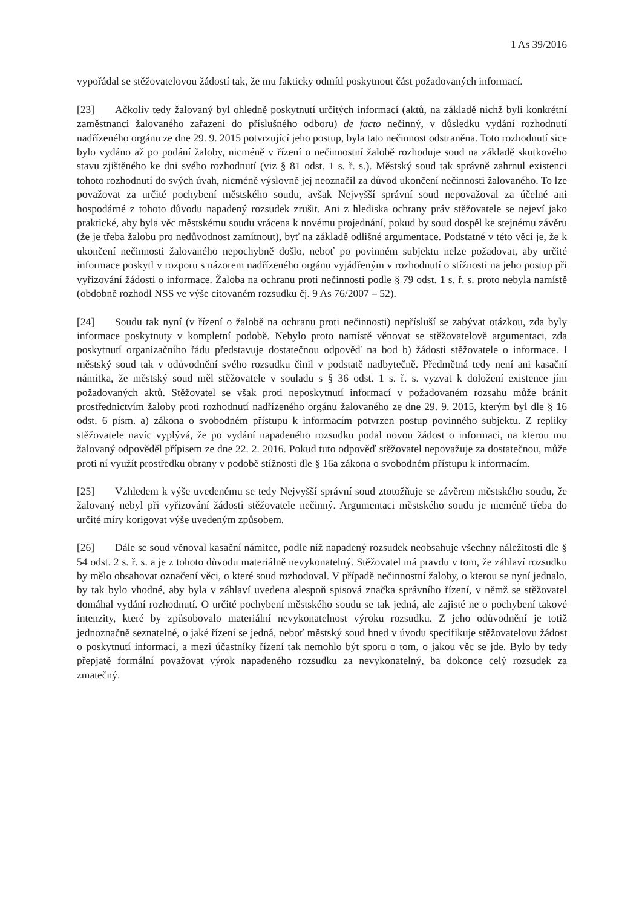1 As 39/2016
vypořádal se stěžovatelovou žádostí tak, že mu fakticky odmítl poskytnout část požadovaných informací.
[23] Ačkoliv tedy žalovaný byl ohledně poskytnutí určitých informací (aktů, na základě nichž byli konkrétní zaměstnanci žalovaného zařazeni do příslušného odboru) de facto nečinný, v důsledku vydání rozhodnutí nadřízeného orgánu ze dne 29. 9. 2015 potvrzující jeho postup, byla tato nečinnost odstraněna. Toto rozhodnutí sice bylo vydáno až po podání žaloby, nicméně v řízení o nečinnostní žalobě rozhoduje soud na základě skutkového stavu zjištěného ke dni svého rozhodnutí (viz § 81 odst. 1 s. ř. s.). Městský soud tak správně zahrnul existenci tohoto rozhodnutí do svých úvah, nicméně výslovně jej neoznačil za důvod ukončení nečinnosti žalovaného. To lze považovat za určité pochybení městského soudu, avšak Nejvyšší správní soud nepovažoval za účelné ani hospodárné z tohoto důvodu napadený rozsudek zrušit. Ani z hlediska ochrany práv stěžovatele se nejeví jako praktické, aby byla věc městskému soudu vrácena k novému projednání, pokud by soud dospěl ke stejnému závěru (že je třeba žalobu pro nedůvodnost zamítnout), byť na základě odlišné argumentace. Podstatné v této věci je, že k ukončení nečinnosti žalovaného nepochybně došlo, neboť po povinném subjektu nelze požadovat, aby určité informace poskytl v rozporu s názorem nadřízeného orgánu vyjádřeným v rozhodnutí o stížnosti na jeho postup při vyřizování žádosti o informace. Žaloba na ochranu proti nečinnosti podle § 79 odst. 1 s. ř. s. proto nebyla namístě (obdobně rozhodl NSS ve výše citovaném rozsudku čj. 9 As 76/2007 – 52).
[24] Soudu tak nyní (v řízení o žalobě na ochranu proti nečinnosti) nepřísluší se zabývat otázkou, zda byly informace poskytnuty v kompletní podobě. Nebylo proto namístě věnovat se stěžovatelově argumentaci, zda poskytnutí organizačního řádu představuje dostatečnou odpověď na bod b) žádosti stěžovatele o informace. I městský soud tak v odůvodnění svého rozsudku činil v podstatě nadbytečně. Předmětná tedy není ani kasační námitka, že městský soud měl stěžovatele v souladu s § 36 odst. 1 s. ř. s. vyzvat k doložení existence jím požadovaných aktů. Stěžovatel se však proti neposkytnutí informací v požadovaném rozsahu může bránit prostřednictvím žaloby proti rozhodnutí nadřízeného orgánu žalovaného ze dne 29. 9. 2015, kterým byl dle § 16 odst. 6 písm. a) zákona o svobodném přístupu k informacím potvrzen postup povinného subjektu. Z repliky stěžovatele navíc vyplývá, že po vydání napadeného rozsudku podal novou žádost o informaci, na kterou mu žalovaný odpověděl přípisem ze dne 22. 2. 2016. Pokud tuto odpověď stěžovatel nepovažuje za dostatečnou, může proti ní využít prostředku obrany v podobě stížnosti dle § 16a zákona o svobodném přístupu k informacím.
[25] Vzhledem k výše uvedenému se tedy Nejvyšší správní soud ztotožňuje se závěrem městského soudu, že žalovaný nebyl při vyřizování žádosti stěžovatele nečinný. Argumentaci městského soudu je nicméně třeba do určité míry korigovat výše uvedeným způsobem.
[26] Dále se soud věnoval kasační námitce, podle níž napadený rozsudek neobsahuje všechny náležitosti dle § 54 odst. 2 s. ř. s. a je z tohoto důvodu materiálně nevykonatelný. Stěžovatel má pravdu v tom, že záhlaví rozsudku by mělo obsahovat označení věci, o které soud rozhodoval. V případě nečinnostní žaloby, o kterou se nyní jednalo, by tak bylo vhodné, aby byla v záhlaví uvedena alespoň spisová značka správního řízení, v němž se stěžovatel domáhal vydání rozhodnutí. O určité pochybení městského soudu se tak jedná, ale zajisté ne o pochybení takové intenzity, které by způsobovalo materiální nevykonatelnost výroku rozsudku. Z jeho odůvodnění je totiž jednoznačně seznatelné, o jaké řízení se jedná, neboť městský soud hned v úvodu specifikuje stěžovatelovu žádost o poskytnutí informací, a mezi účastníky řízení tak nemohlo být sporu o tom, o jakou věc se jde. Bylo by tedy přepjatě formální považovat výrok napadeného rozsudku za nevykonatelný, ba dokonce celý rozsudek za zmatečný.